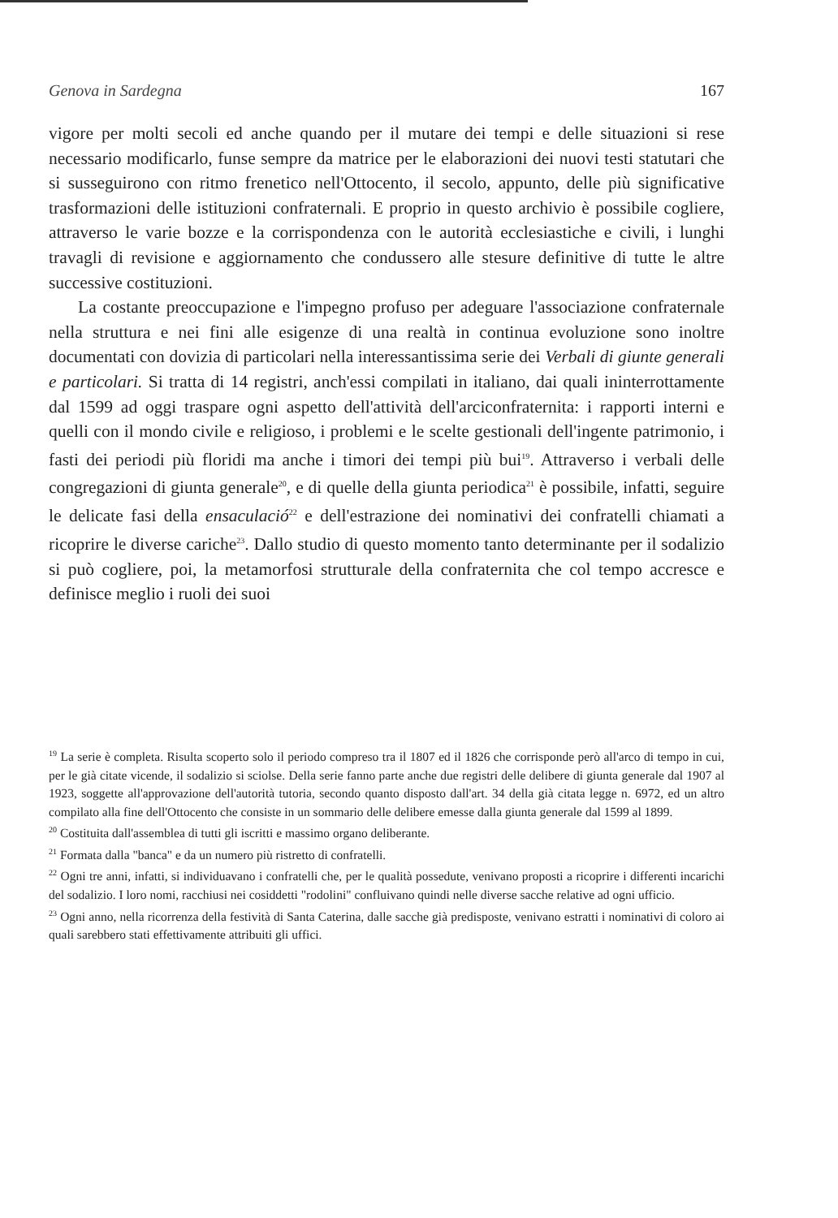Genova in Sardegna 167
vigore per molti secoli ed anche quando per il mutare dei tempi e delle situazioni si rese necessario modificarlo, funse sempre da matrice per le elaborazioni dei nuovi testi statutari che si susseguirono con ritmo frenetico nell'Ottocento, il secolo, appunto, delle più significative trasformazioni delle istituzioni confraternali. E proprio in questo archivio è possibile cogliere, attraverso le varie bozze e la corrispondenza con le autorità ecclesiastiche e civili, i lunghi travagli di revisione e aggiornamento che condussero alle stesure definitive di tutte le altre successive costituzioni.
La costante preoccupazione e l'impegno profuso per adeguare l'associazione confraternale nella struttura e nei fini alle esigenze di una realtà in continua evoluzione sono inoltre documentati con dovizia di particolari nella interessantissima serie dei Verbali di giunte generali e particolari. Si tratta di 14 registri, anch'essi compilati in italiano, dai quali ininterrottamente dal 1599 ad oggi traspare ogni aspetto dell'attività dell'arciconfraternita: i rapporti interni e quelli con il mondo civile e religioso, i problemi e le scelte gestionali dell'ingente patrimonio, i fasti dei periodi più floridi ma anche i timori dei tempi più bui<sup>19</sup>. Attraverso i verbali delle congregazioni di giunta generale<sup>20</sup>, e di quelle della giunta periodica<sup>21</sup> è possibile, infatti, seguire le delicate fasi della ensaculació<sup>22</sup> e dell'estrazione dei nominativi dei confratelli chiamati a ricoprire le diverse cariche<sup>23</sup>. Dallo studio di questo momento tanto determinante per il sodalizio si può cogliere, poi, la metamorfosi strutturale della confraternita che col tempo accresce e definisce meglio i ruoli dei suoi
<sup>19</sup> La serie è completa. Risulta scoperto solo il periodo compreso tra il 1807 ed il 1826 che corrisponde però all'arco di tempo in cui, per le già citate vicende, il sodalizio si sciolse. Della serie fanno parte anche due registri delle delibere di giunta generale dal 1907 al 1923, soggette all'approvazione dell'autorità tutoria, secondo quanto disposto dall'art. 34 della già citata legge n. 6972, ed un altro compilato alla fine dell'Ottocento che consiste in un sommario delle delibere emesse dalla giunta generale dal 1599 al 1899.
<sup>20</sup> Costituita dall'assemblea di tutti gli iscritti e massimo organo deliberante.
<sup>21</sup> Formata dalla "banca" e da un numero più ristretto di confratelli.
<sup>22</sup> Ogni tre anni, infatti, si individuavano i confratelli che, per le qualità possedute, venivano proposti a ricoprire i differenti incarichi del sodalizio. I loro nomi, racchiusi nei cosiddetti "rodolini" confluivano quindi nelle diverse sacche relative ad ogni ufficio.
<sup>23</sup> Ogni anno, nella ricorrenza della festività di Santa Caterina, dalle sacche già predisposte, venivano estratti i nominativi di coloro ai quali sarebbero stati effettivamente attribuiti gli uffici.